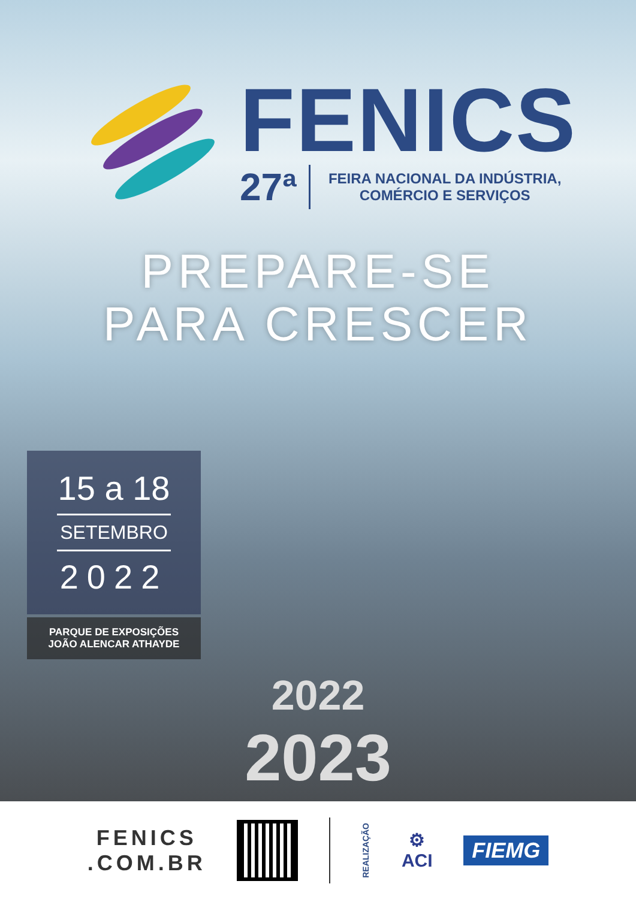FENICS
27ª
FEIRA NACIONAL DA INDÚSTRIA,
COMÉRCIO E SERVIÇOS
PREPARE-SE
PARA CRESCER
15 a 18
SETEMBRO
2022
PARQUE DE EXPOSIÇÕES
JOÃO ALENCAR ATHAYDE
2022
2023
FENICS
.COM.BR
REALIZAÇÃO
⚙
ACI
FIEMG